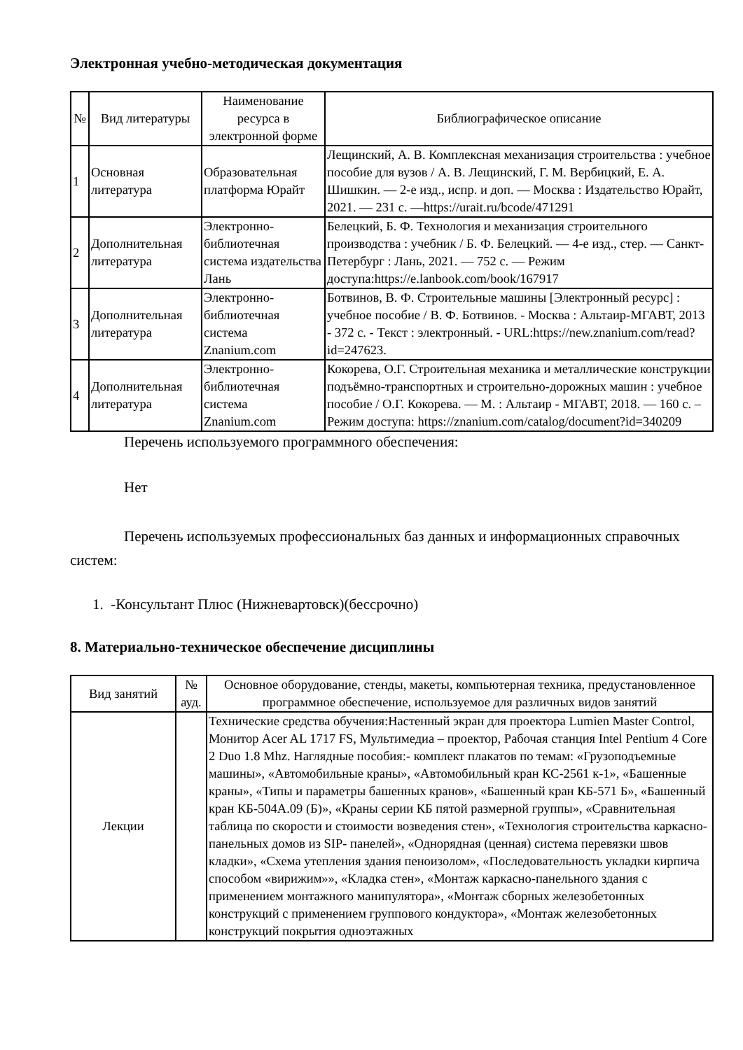Электронная учебно-методическая документация
| № | Вид литературы | Наименование ресурса в электронной форме | Библиографическое описание |
| --- | --- | --- | --- |
| 1 | Основная литература | Образовательная платформа Юрайт | Лещинский, А. В. Комплексная механизация строительства : учебное пособие для вузов / А. В. Лещинский, Г. М. Вербицкий, Е. А. Шишкин. — 2-е изд., испр. и доп. — Москва : Издательство Юрайт, 2021. — 231 с. —https://urait.ru/bcode/471291 |
| 2 | Дополнительная литература | Электронно-библиотечная система издательства Лань | Белецкий, Б. Ф. Технология и механизация строительного производства : учебник / Б. Ф. Белецкий. — 4-е изд., стер. — Санкт-Петербург : Лань, 2021. — 752 с. — Режим доступа:https://e.lanbook.com/book/167917 |
| 3 | Дополнительная литература | Электронно-библиотечная система Znanium.com | Ботвинов, В. Ф. Строительные машины [Электронный ресурс] : учебное пособие / В. Ф. Ботвинов. - Москва : Альтаир-МГАВТ, 2013 - 372 с. - Текст : электронный. - URL:https://new.znanium.com/read?id=247623. |
| 4 | Дополнительная литература | Электронно-библиотечная система Znanium.com | Кокорева, О.Г. Строительная механика и металлические конструкции подъёмно-транспортных и строительно-дорожных машин : учебное пособие / О.Г. Кокорева. — М. : Альтаир - МГАВТ, 2018. — 160 с. – Режим доступа: https://znanium.com/catalog/document?id=340209 |
Перечень используемого программного обеспечения:
Нет
Перечень используемых профессиональных баз данных и информационных справочных систем:
1. -Консультант Плюс (Нижневартовск)(бессрочно)
8. Материально-техническое обеспечение дисциплины
| Вид занятий | № ауд. | Основное оборудование, стенды, макеты, компьютерная техника, предустановленное программное обеспечение, используемое для различных видов занятий |
| --- | --- | --- |
| Лекции | | Технические средства обучения:Настенный экран для проектора Lumien Master Control, Монитор Acer AL 1717 FS, Мультимедиа – проектор, Рабочая станция Intel Pentium 4 Core 2 Duo 1.8 Mhz. Наглядные пособия:- комплект плакатов по темам: «Грузоподъемные машины», «Автомобильные краны», «Автомобильный кран КС-2561 к-1», «Башенные краны», «Типы и параметры башенных кранов», «Башенный кран КБ-571 Б», «Башенный кран КБ-504А.09 (Б)», «Краны серии КБ пятой размерной группы», «Сравнительная таблица по скорости и стоимости возведения стен», «Технология строительства каркасно-панельных домов из SIP- панелей», «Однорядная (ценная) система перевязки швов кладки», «Схема утепления здания пеноизолом», «Последовательность укладки кирпича способом «вирижим»», «Кладка стен», «Монтаж каркасно-панельного здания с применением монтажного манипулятора», «Монтаж сборных железобетонных конструкций с применением группового кондуктора», «Монтаж железобетонных конструкций покрытия одноэтажных |